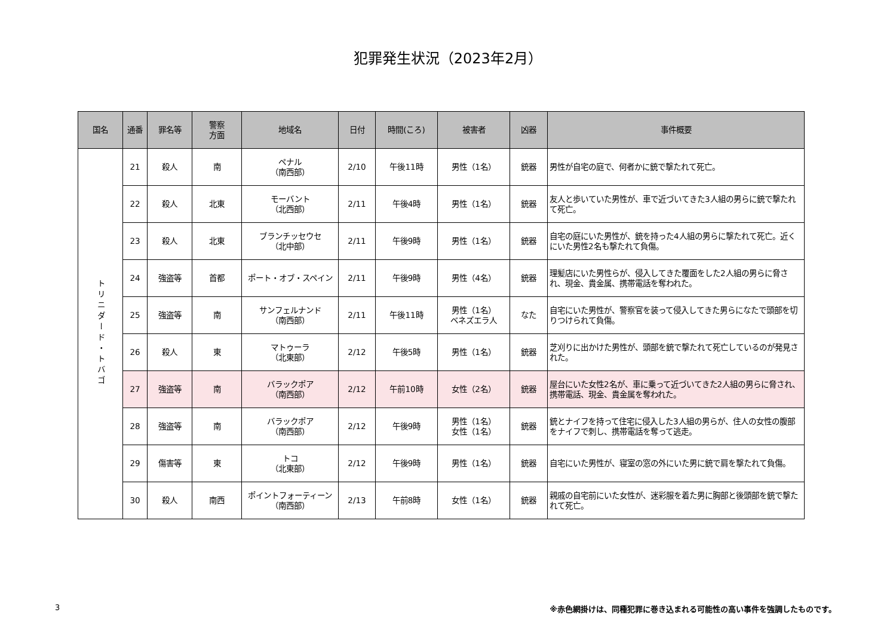犯罪発生状況（2023年2月）
| 国名 | 通番 | 罪名等 | 警察 方面 | 地域名 | 日付 | 時間(ころ) | 被害者 | 凶器 | 事件概要 |
| --- | --- | --- | --- | --- | --- | --- | --- | --- | --- |
| トリニダード・トバゴ | 21 | 殺人 | 南 | ペナル （南西部） | 2/10 | 午後11時 | 男性（1名） | 銃器 | 男性が自宅の庭で、何者かに銃で撃たれて死亡。 |
| | 22 | 殺人 | 北東 | モーバント （北西部） | 2/11 | 午後4時 | 男性（1名） | 銃器 | 友人と歩いていた男性が、車で近づいてきた3人組の男らに銃で撃たれて死亡。 |
| | 23 | 殺人 | 北東 | ブランチッセウセ （北中部） | 2/11 | 午後9時 | 男性（1名） | 銃器 | 自宅の庭にいた男性が、銃を持った4人組の男らに撃たれて死亡。近くにいた男性2名も撃たれて負傷。 |
| | 24 | 強盗等 | 首都 | ポート・オブ・スペイン | 2/11 | 午後9時 | 男性（4名） | 銃器 | 理髪店にいた男性らが、侵入してきた覆面をした2人組の男らに脅され、現金、貴金属、携帯電話を奪われた。 |
| | 25 | 強盗等 | 南 | サンフェルナンド （南西部） | 2/11 | 午後11時 | 男性（1名） ベネズエラ人 | なた | 自宅にいた男性が、警察官を装って侵入してきた男らになたで頭部を切りつけられて負傷。 |
| | 26 | 殺人 | 東 | マトゥーラ （北東部） | 2/12 | 午後5時 | 男性（1名） | 銃器 | 芝刈りに出かけた男性が、頭部を銃で撃たれて死亡しているのが発見された。 |
| | 27 | 強盗等 | 南 | バラックポア （南西部） | 2/12 | 午前10時 | 女性（2名） | 銃器 | 屋台にいた女性2名が、車に乗って近づいてきた2人組の男らに脅され、携帯電話、現金、貴金属を奪われた。 |
| | 28 | 強盗等 | 南 | バラックポア （南西部） | 2/12 | 午後9時 | 男性（1名） 女性（1名） | 銃器 | 銃とナイフを持って住宅に侵入した3人組の男らが、住人の女性の腹部をナイフで刺し、携帯電話を奪って逃走。 |
| | 29 | 傷害等 | 東 | トコ （北東部） | 2/12 | 午後9時 | 男性（1名） | 銃器 | 自宅にいた男性が、寝室の窓の外にいた男に銃で肩を撃たれて負傷。 |
| | 30 | 殺人 | 南西 | ポイントフォーティーン （南西部） | 2/13 | 午前8時 | 女性（1名） | 銃器 | 親戚の自宅前にいた女性が、迷彩服を着た男に胸部と後頭部を銃で撃たれて死亡。 |
3 ※赤色網掛けは、同種犯罪に巻き込まれる可能性の高い事件を強調したものです。